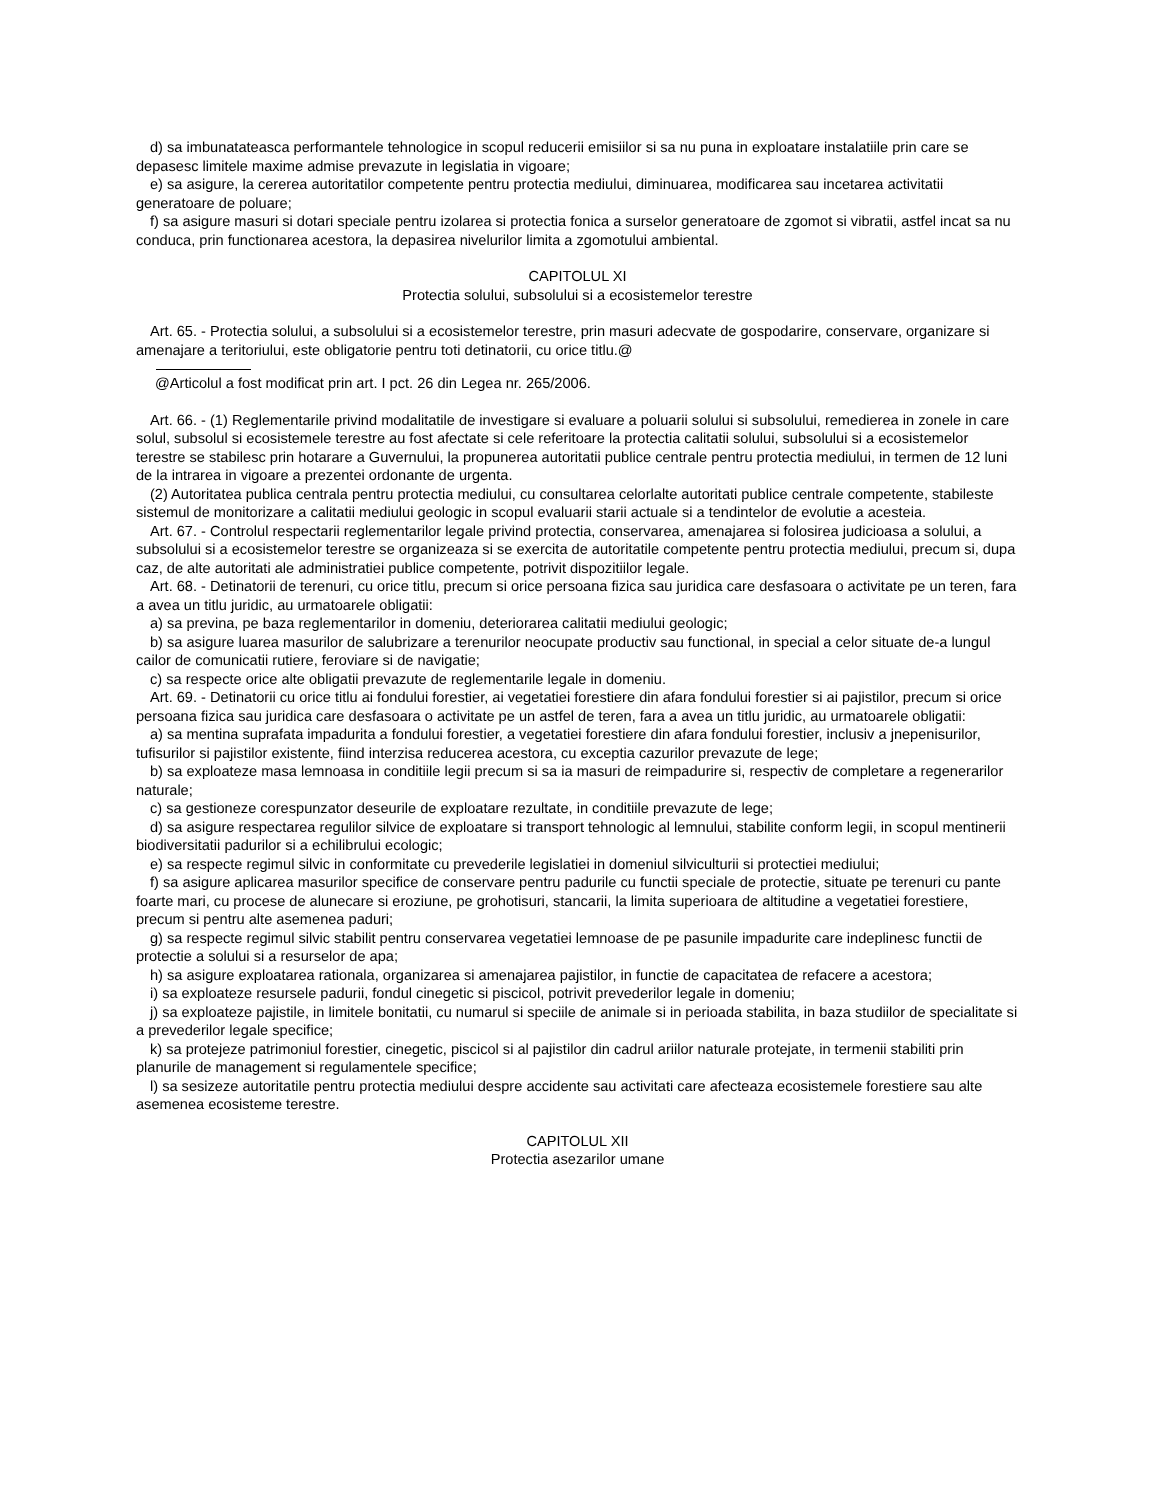d) sa imbunatateasca performantele tehnologice in scopul reducerii emisiilor si sa nu puna in exploatare instalatiile prin care se depasesc limitele maxime admise prevazute in legislatia in vigoare;
e) sa asigure, la cererea autoritatilor competente pentru protectia mediului, diminuarea, modificarea sau incetarea activitatii generatoare de poluare;
f) sa asigure masuri si dotari speciale pentru izolarea si protectia fonica a surselor generatoare de zgomot si vibratii, astfel incat sa nu conduca, prin functionarea acestora, la depasirea nivelurilor limita a zgomotului ambiental.
CAPITOLUL XI
Protectia solului, subsolului si a ecosistemelor terestre
Art. 65. - Protectia solului, a subsolului si a ecosistemelor terestre, prin masuri adecvate de gospodarire, conservare, organizare si amenajare a teritoriului, este obligatorie pentru toti detinatorii, cu orice titlu.@
@Articolul a fost modificat prin art. I pct. 26 din Legea nr. 265/2006.
Art. 66. - (1) Reglementarile privind modalitatile de investigare si evaluare a poluarii solului si subsolului, remedierea in zonele in care solul, subsolul si ecosistemele terestre au fost afectate si cele referitoare la protectia calitatii solului, subsolului si a ecosistemelor terestre se stabilesc prin hotarare a Guvernului, la propunerea autoritatii publice centrale pentru protectia mediului, in termen de 12 luni de la intrarea in vigoare a prezentei ordonante de urgenta.
(2) Autoritatea publica centrala pentru protectia mediului, cu consultarea celorlalte autoritati publice centrale competente, stabileste sistemul de monitorizare a calitatii mediului geologic in scopul evaluarii starii actuale si a tendintelor de evolutie a acesteia.
Art. 67. - Controlul respectarii reglementarilor legale privind protectia, conservarea, amenajarea si folosirea judicioasa a solului, a subsolului si a ecosistemelor terestre se organizeaza si se exercita de autoritatile competente pentru protectia mediului, precum si, dupa caz, de alte autoritati ale administratiei publice competente, potrivit dispozitiilor legale.
Art. 68. - Detinatorii de terenuri, cu orice titlu, precum si orice persoana fizica sau juridica care desfasoara o activitate pe un teren, fara a avea un titlu juridic, au urmatoarele obligatii:
a) sa previna, pe baza reglementarilor in domeniu, deteriorarea calitatii mediului geologic;
b) sa asigure luarea masurilor de salubrizare a terenurilor neocupate productiv sau functional, in special a celor situate de-a lungul cailor de comunicatii rutiere, feroviare si de navigatie;
c) sa respecte orice alte obligatii prevazute de reglementarile legale in domeniu.
Art. 69. - Detinatorii cu orice titlu ai fondului forestier, ai vegetatiei forestiere din afara fondului forestier si ai pajistilor, precum si orice persoana fizica sau juridica care desfasoara o activitate pe un astfel de teren, fara a avea un titlu juridic, au urmatoarele obligatii:
a) sa mentina suprafata impadurita a fondului forestier, a vegetatiei forestiere din afara fondului forestier, inclusiv a jnepenisurilor, tufisurilor si pajistilor existente, fiind interzisa reducerea acestora, cu exceptia cazurilor prevazute de lege;
b) sa exploateze masa lemnoasa in conditiile legii precum si sa ia masuri de reimpadurire si, respectiv de completare a regenerarilor naturale;
c) sa gestioneze corespunzator deseurile de exploatare rezultate, in conditiile prevazute de lege;
d) sa asigure respectarea regulilor silvice de exploatare si transport tehnologic al lemnului, stabilite conform legii, in scopul mentinerii biodiversitatii padurilor si a echilibrului ecologic;
e) sa respecte regimul silvic in conformitate cu prevederile legislatiei in domeniul silviculturii si protectiei mediului;
f) sa asigure aplicarea masurilor specifice de conservare pentru padurile cu functii speciale de protectie, situate pe terenuri cu pante foarte mari, cu procese de alunecare si eroziune, pe grohotisuri, stancarii, la limita superioara de altitudine a vegetatiei forestiere, precum si pentru alte asemenea paduri;
g) sa respecte regimul silvic stabilit pentru conservarea vegetatiei lemnoase de pe pasunile impadurite care indeplinesc functii de protectie a solului si a resurselor de apa;
h) sa asigure exploatarea rationala, organizarea si amenajarea pajistilor, in functie de capacitatea de refacere a acestora;
i) sa exploateze resursele padurii, fondul cinegetic si piscicol, potrivit prevederilor legale in domeniu;
j) sa exploateze pajistile, in limitele bonitatii, cu numarul si speciile de animale si in perioada stabilita, in baza studiilor de specialitate si a prevederilor legale specifice;
k) sa protejeze patrimoniul forestier, cinegetic, piscicol si al pajistilor din cadrul ariilor naturale protejate, in termenii stabiliti prin planurile de management si regulamentele specifice;
l) sa sesizeze autoritatile pentru protectia mediului despre accidente sau activitati care afecteaza ecosistemele forestiere sau alte asemenea ecosisteme terestre.
CAPITOLUL XII
Protectia asezarilor umane